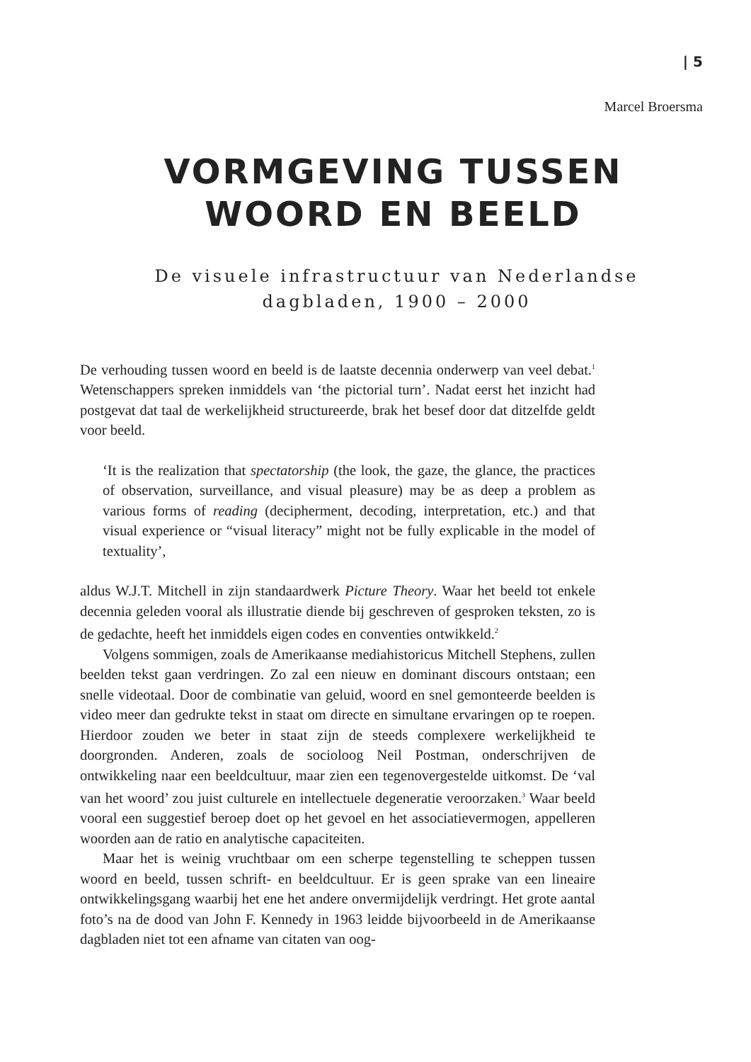| 5
Marcel Broersma
VORMGEVING TUSSEN WOORD EN BEELD
De visuele infrastructuur van Nederlandse dagbladen, 1900 – 2000
De verhouding tussen woord en beeld is de laatste decennia onderwerp van veel debat.<sup>1</sup> Wetenschappers spreken inmiddels van ‘the pictorial turn’. Nadat eerst het inzicht had postgevat dat taal de werkelijkheid structureerde, brak het besef door dat ditzelfde geldt voor beeld.
‘It is the realization that spectatorship (the look, the gaze, the glance, the practices of observation, surveillance, and visual pleasure) may be as deep a problem as various forms of reading (decipherment, decoding, interpretation, etc.) and that visual experience or “visual literacy” might not be fully explicable in the model of textuality’,
aldus W.J.T. Mitchell in zijn standaardwerk Picture Theory. Waar het beeld tot enkele decennia geleden vooral als illustratie diende bij geschreven of gesproken teksten, zo is de gedachte, heeft het inmiddels eigen codes en conventies ontwikkeld.<sup>2</sup>
Volgens sommigen, zoals de Amerikaanse mediahistoricus Mitchell Stephens, zullen beelden tekst gaan verdringen. Zo zal een nieuw en dominant discours ontstaan; een snelle videotaal. Door de combinatie van geluid, woord en snel gemonteerde beelden is video meer dan gedrukte tekst in staat om directe en simultane ervaringen op te roepen. Hierdoor zouden we beter in staat zijn de steeds complexere werkelijkheid te doorgronden. Anderen, zoals de socioloog Neil Postman, onderschrijven de ontwikkeling naar een beeldcultuur, maar zien een tegenovergestelde uitkomst. De ‘val van het woord’ zou juist culturele en intellectuele degeneratie veroorzaken.<sup>3</sup> Waar beeld vooral een suggestief beroep doet op het gevoel en het associatievermogen, appelleren woorden aan de ratio en analytische capaciteiten.
Maar het is weinig vruchtbaar om een scherpe tegenstelling te scheppen tussen woord en beeld, tussen schrift- en beeldcultuur. Er is geen sprake van een lineaire ontwikkelingsgang waarbij het ene het andere onvermijdelijk verdringt. Het grote aantal foto’s na de dood van John F. Kennedy in 1963 leidde bijvoorbeeld in de Amerikaanse dagbladen niet tot een afname van citaten van oog-